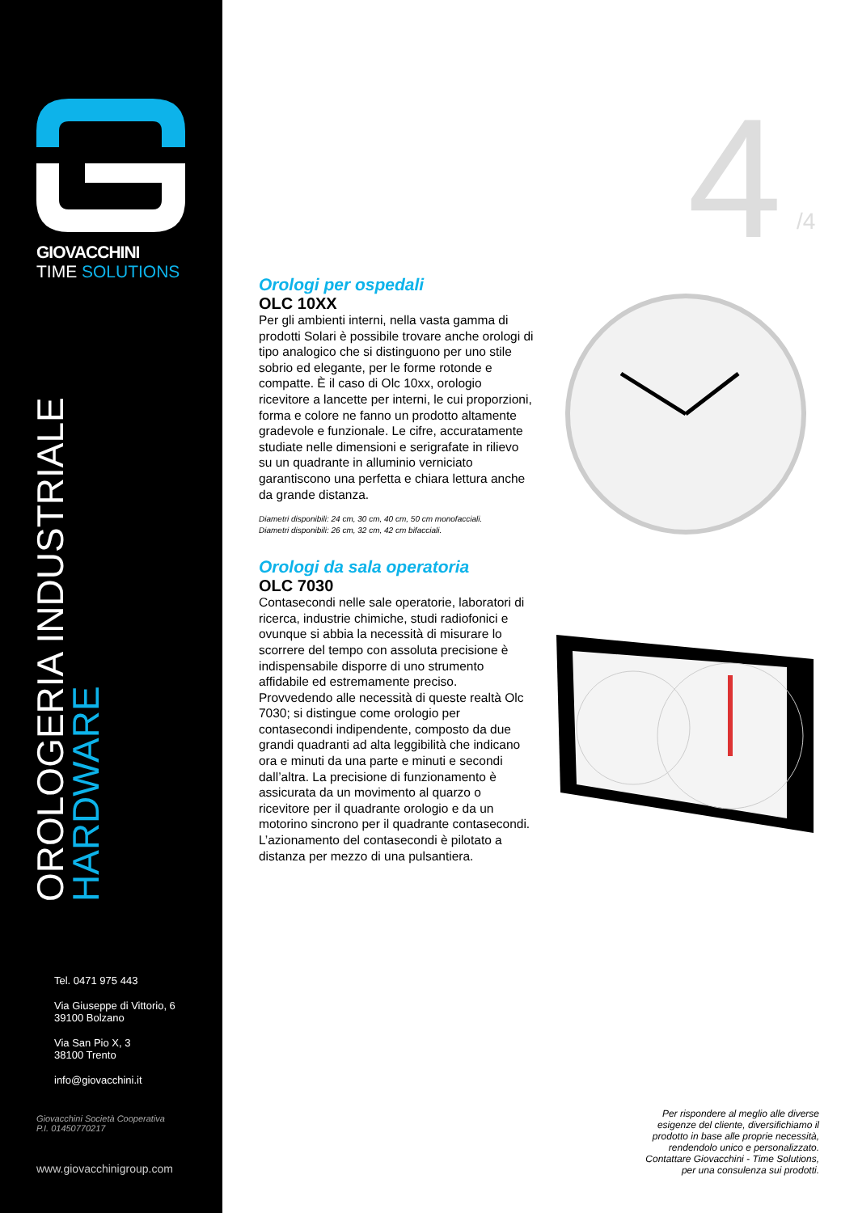GIOVACCHINI
TIME SOLUTIONS
OROLOGERIA INDUSTRIALE
HARDWARE
Tel. 0471 975 443
Via Giuseppe di Vittorio, 6
39100 Bolzano
Via San Pio X, 3
38100 Trento
info@giovacchini.it
Giovacchini Società Cooperativa
P.I. 01450770217
www.giovacchinigroup.com
4 /4
Orologi per ospedali
OLC 10XX
Per gli ambienti interni, nella vasta gamma di prodotti Solari è possibile trovare anche orologi di tipo analogico che si distinguono per uno stile sobrio ed elegante, per le forme rotonde e compatte. È il caso di Olc 10xx, orologio ricevitore a lancette per interni, le cui proporzioni, forma e colore ne fanno un prodotto altamente gradevole e funzionale. Le cifre, accuratamente studiate nelle dimensioni e serigrafate in rilievo su un quadrante in alluminio verniciato garantiscono una perfetta e chiara lettura anche da grande distanza.
Diametri disponibili: 24 cm, 30 cm, 40 cm, 50 cm monofacciali.
Diametri disponibili: 26 cm, 32 cm, 42 cm bifacciali.
Orologi da sala operatoria
OLC 7030
Contasecondi nelle sale operatorie, laboratori di ricerca, industrie chimiche, studi radiofonici e ovunque si abbia la necessità di misurare lo scorrere del tempo con assoluta precisione è indispensabile disporre di uno strumento affidabile ed estremamente preciso. Provvedendo alle necessità di queste realtà Olc 7030; si distingue come orologio per contasecondi indipendente, composto da due grandi quadranti ad alta leggibilità che indicano ora e minuti da una parte e minuti e secondi dall’altra. La precisione di funzionamento è assicurata da un movimento al quarzo o ricevitore per il quadrante orologio e da un motorino sincrono per il quadrante contasecondi. L’azionamento del contasecondi è pilotato a distanza per mezzo di una pulsantiera.
Per rispondere al meglio alle diverse
esigenze del cliente, diversifichiamo il
prodotto in base alle proprie necessità,
rendendolo unico e personalizzato.
Contattare Giovacchini - Time Solutions,
per una consulenza sui prodotti.